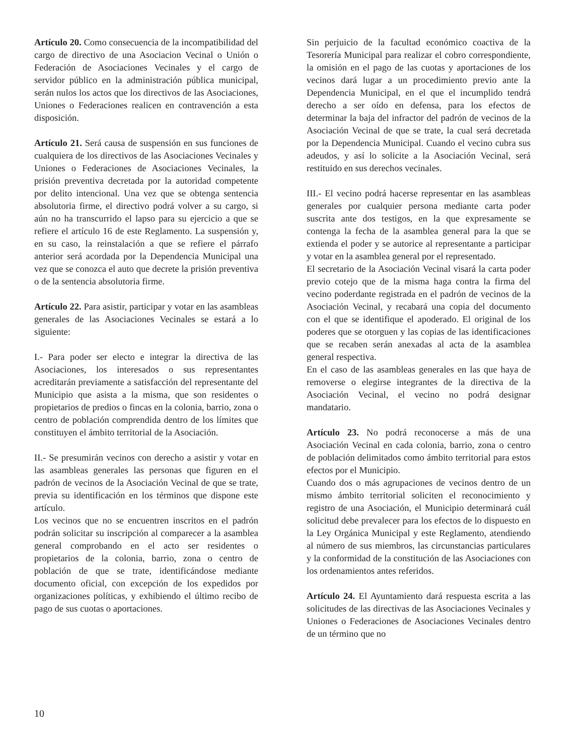Artículo 20. Como consecuencia de la incompatibilidad del cargo de directivo de una Asociacion Vecinal o Unión o Federación de Asociaciones Vecinales y el cargo de servidor público en la administración pública municipal, serán nulos los actos que los directivos de las Asociaciones, Uniones o Federaciones realicen en contravención a esta disposición.
Artículo 21. Será causa de suspensión en sus funciones de cualquiera de los directivos de las Asociaciones Vecinales y Uniones o Federaciones de Asociaciones Vecinales, la prisión preventiva decretada por la autoridad competente por delito intencional. Una vez que se obtenga sentencia absolutoria firme, el directivo podrá volver a su cargo, si aún no ha transcurrido el lapso para su ejercicio a que se refiere el artículo 16 de este Reglamento. La suspensión y, en su caso, la reinstalación a que se refiere el párrafo anterior será acordada por la Dependencia Municipal una vez que se conozca el auto que decrete la prisión preventiva o de la sentencia absolutoria firme.
Artículo 22. Para asistir, participar y votar en las asambleas generales de las Asociaciones Vecinales se estará a lo siguiente:
I.- Para poder ser electo e integrar la directiva de las Asociaciones, los interesados o sus representantes acreditarán previamente a satisfacción del representante del Municipio que asista a la misma, que son residentes o propietarios de predios o fincas en la colonia, barrio, zona o centro de población comprendida dentro de los límites que constituyen el ámbito territorial de la Asociación.
II.- Se presumirán vecinos con derecho a asistir y votar en las asambleas generales las personas que figuren en el padrón de vecinos de la Asociación Vecinal de que se trate, previa su identificación en los términos que dispone este artículo.
Los vecinos que no se encuentren inscritos en el padrón podrán solicitar su inscripción al comparecer a la asamblea general comprobando en el acto ser residentes o propietarios de la colonia, barrio, zona o centro de población de que se trate, identificándose mediante documento oficial, con excepción de los expedidos por organizaciones políticas, y exhibiendo el último recibo de pago de sus cuotas o aportaciones.
Sin perjuicio de la facultad económico coactiva de la Tesorería Municipal para realizar el cobro correspondiente, la omisión en el pago de las cuotas y aportaciones de los vecinos dará lugar a un procedimiento previo ante la Dependencia Municipal, en el que el incumplido tendrá derecho a ser oído en defensa, para los efectos de determinar la baja del infractor del padrón de vecinos de la Asociación Vecinal de que se trate, la cual será decretada por la Dependencia Municipal. Cuando el vecino cubra sus adeudos, y así lo solicite a la Asociación Vecinal, será restituido en sus derechos vecinales.
III.- El vecino podrá hacerse representar en las asambleas generales por cualquier persona mediante carta poder suscrita ante dos testigos, en la que expresamente se contenga la fecha de la asamblea general para la que se extienda el poder y se autorice al representante a participar y votar en la asamblea general por el representado.
El secretario de la Asociación Vecinal visará la carta poder previo cotejo que de la misma haga contra la firma del vecino poderdante registrada en el padrón de vecinos de la Asociación Vecinal, y recabará una copia del documento con el que se identifique el apoderado. El original de los poderes que se otorguen y las copias de las identificaciones que se recaben serán anexadas al acta de la asamblea general respectiva.
En el caso de las asambleas generales en las que haya de removerse o elegirse integrantes de la directiva de la Asociación Vecinal, el vecino no podrá designar mandatario.
Artículo 23. No podrá reconocerse a más de una Asociación Vecinal en cada colonia, barrio, zona o centro de población delimitados como ámbito territorial para estos efectos por el Municipio.
Cuando dos o más agrupaciones de vecinos dentro de un mismo ámbito territorial soliciten el reconocimiento y registro de una Asociación, el Municipio determinará cuál solicitud debe prevalecer para los efectos de lo dispuesto en la Ley Orgánica Municipal y este Reglamento, atendiendo al número de sus miembros, las circunstancias particulares y la conformidad de la constitución de las Asociaciones con los ordenamientos antes referidos.
Artículo 24. El Ayuntamiento dará respuesta escrita a las solicitudes de las directivas de las Asociaciones Vecinales y Uniones o Federaciones de Asociaciones Vecinales dentro de un término que no
10